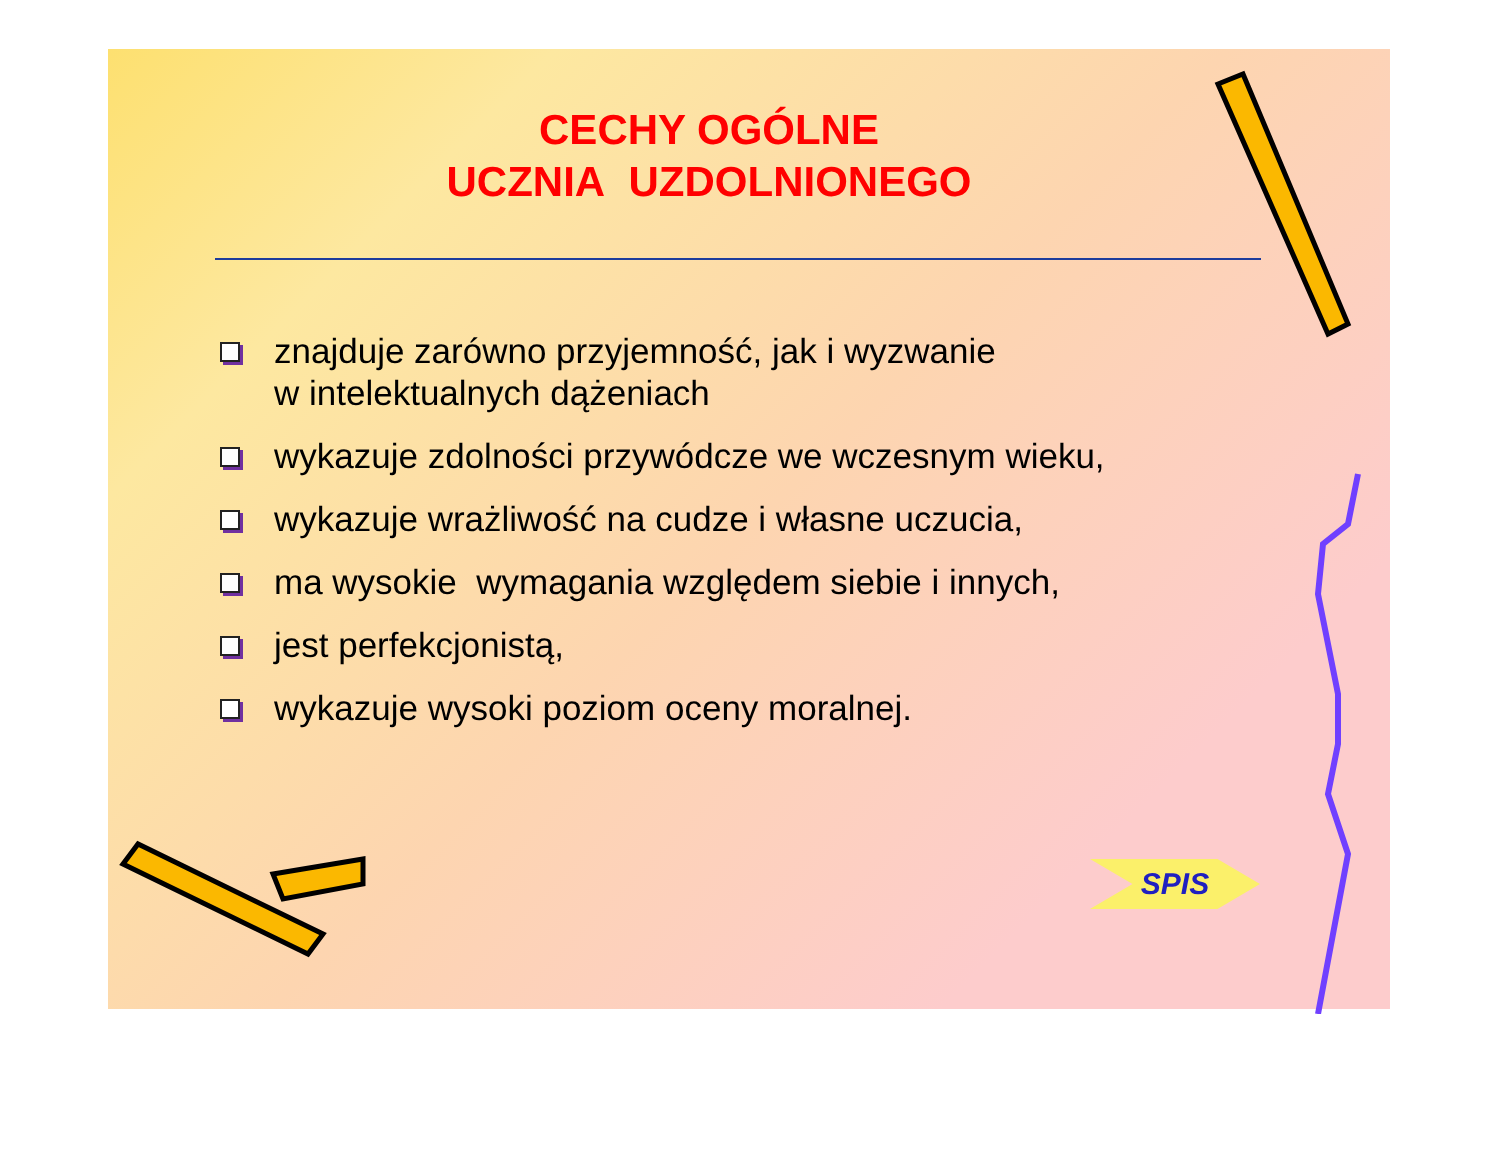CECHY OGÓLNE
UCZNIA UZDOLNIONEGO
znajduje zarówno przyjemność, jak i wyzwanie
w intelektualnych dążeniach
wykazuje zdolności przywódcze we wczesnym wieku,
wykazuje wrażliwość na cudze i własne uczucia,
ma wysokie wymagania względem siebie i innych,
jest perfekcjonistą,
wykazuje wysoki poziom oceny moralnej.
SPIS